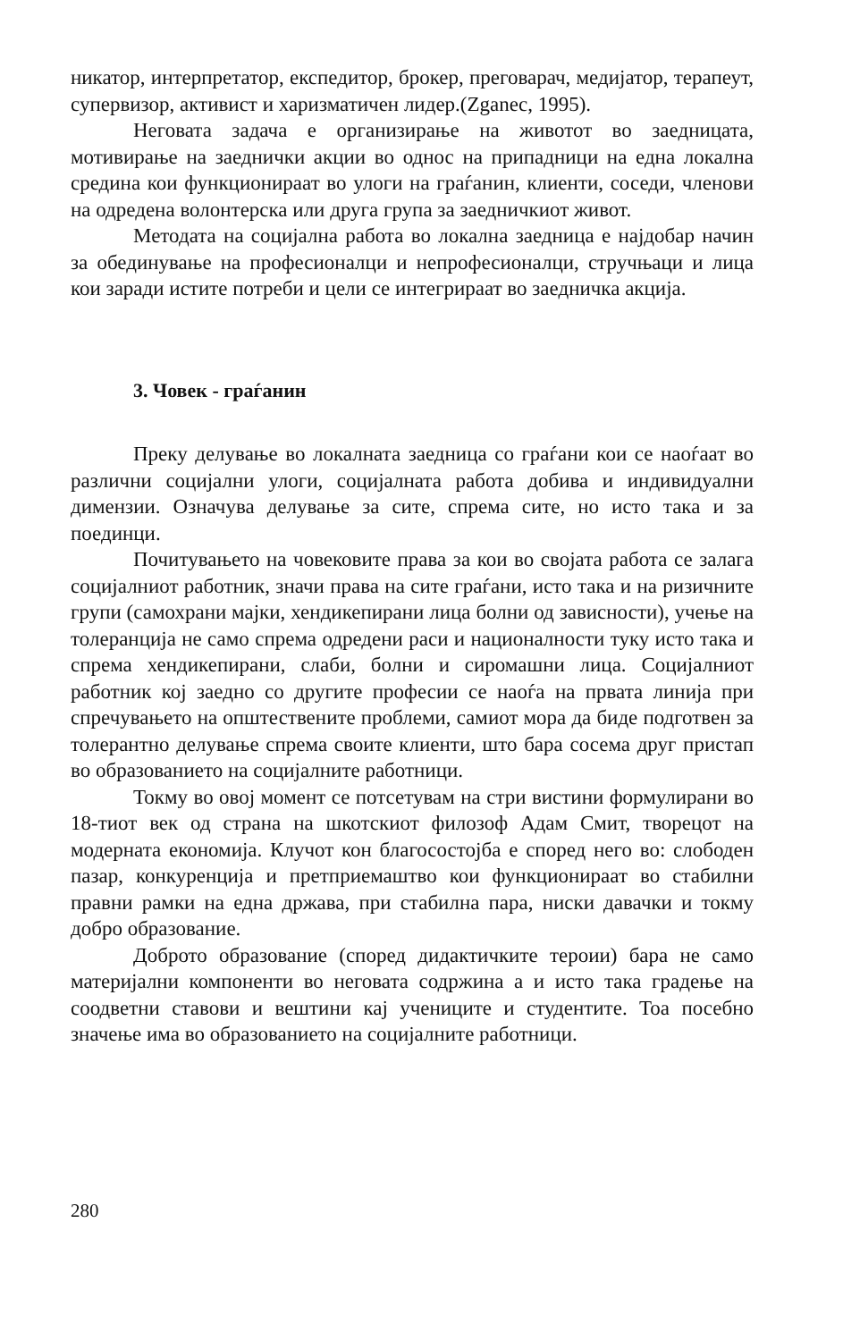никатор, интерпретатор, експедитор, брокер, преговарач, медијатор, терапеут, супервизор, активист и харизматичен лидер.(Zganec, 1995).
Неговата задача е организирање на животот во заедницата, мотивирање на заеднички акции во однос на припадници на една локална средина кои функционираат во улоги на граѓанин, клиенти, соседи, членови на одредена волонтерска или друга група за заедничкиот живот.
Методата на социјална работа во локална заедница е најдобар начин за обединување на професионалци и непрофесионалци, стручњаци и лица кои заради истите потреби и цели се интегрираат во заедничка акција.
3. Човек - граѓанин
Преку делување во локалната заедница со граѓани кои се наоѓаат во различни социјални улоги, социјалната работа добива и индивидуални димензии. Означува делување за сите, спрема сите, но исто така и за поединци.
Почитувањето на човековите права за кои во својата работа се залага социјалниот работник, значи права на сите граѓани, исто така и на ризичните групи (самохрани мајки, хендикепирани лица болни од зависности), учење на толеранција не само спрема одредени раси и националности туку исто така и спрема хендикепирани, слаби, болни и сиромашни лица. Социјалниот работник кој заедно со другите професии се наоѓа на првата линија при спречувањето на општествените проблеми, самиот мора да биде подготвен за толерантно делување спрема своите клиенти, што бара сосема друг пристап во образованието на социјалните работници.
Токму во овој момент се потсетувам на стри вистини формулирани во 18-тиот век од страна на шкотскиот филозоф Адам Смит, творецот на модерната економија. Клучот кон благосостојба е според него во: слободен пазар, конкуренција и претприемаштво кои функционираат во стабилни правни рамки на една држава, при стабилна пара, ниски давачки и токму добро образование.
Доброто образование (според дидактичките тероии) бара не само материјални компоненти во неговата содржина а и исто така градење на соодветни ставови и вештини кај учениците и студентите. Тоа посебно значење има во образованието на социјалните работници.
280